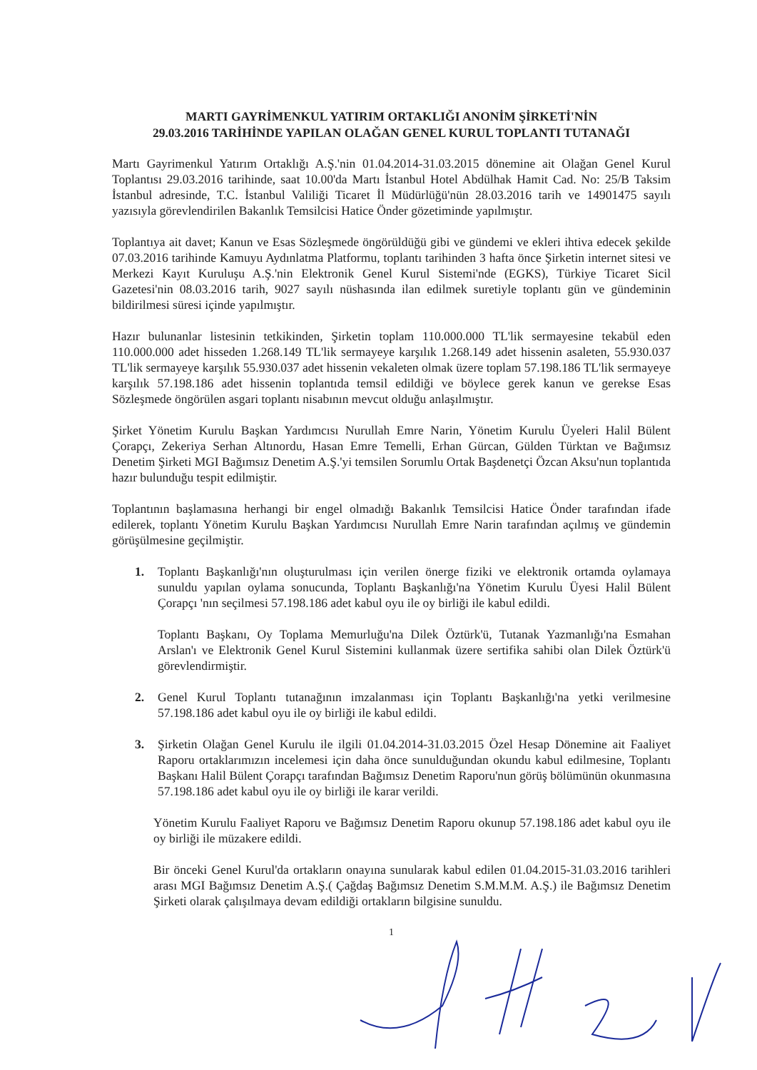MARTI GAYRİMENKUL YATIRIM ORTAKLIĞI ANONİM ŞİRKETİ'NİN
29.03.2016 TARİHİNDE YAPILAN OLAĞAN GENEL KURUL TOPLANTI TUTANAĞI
Martı Gayrimenkul Yatırım Ortaklığı A.Ş.'nin 01.04.2014-31.03.2015 dönemine ait Olağan Genel Kurul Toplantısı 29.03.2016 tarihinde, saat 10.00'da Martı İstanbul Hotel Abdülhak Hamit Cad. No: 25/B Taksim İstanbul adresinde, T.C. İstanbul Valiliği Ticaret İl Müdürlüğü'nün 28.03.2016 tarih ve 14901475 sayılı yazısıyla görevlendirilen Bakanlık Temsilcisi Hatice Önder gözetiminde yapılmıştır.
Toplantıya ait davet; Kanun ve Esas Sözleşmede öngörüldüğü gibi ve gündemi ve ekleri ihtiva edecek şekilde 07.03.2016 tarihinde Kamuyu Aydınlatma Platformu, toplantı tarihinden 3 hafta önce Şirketin internet sitesi ve Merkezi Kayıt Kuruluşu A.Ş.'nin Elektronik Genel Kurul Sistemi'nde (EGKS), Türkiye Ticaret Sicil Gazetesi'nin 08.03.2016 tarih, 9027 sayılı nüshasında ilan edilmek suretiyle toplantı gün ve gündeminin bildirilmesi süresi içinde yapılmıştır.
Hazır bulunanlar listesinin tetkikinden, Şirketin toplam 110.000.000 TL'lik sermayesine tekabül eden 110.000.000 adet hisseden 1.268.149 TL'lik sermayeye karşılık 1.268.149 adet hissenin asaleten, 55.930.037 TL'lik sermayeye karşılık 55.930.037 adet hissenin vekaleten olmak üzere toplam 57.198.186 TL'lik sermayeye karşılık 57.198.186 adet hissenin toplantıda temsil edildiği ve böylece gerek kanun ve gerekse Esas Sözleşmede öngörülen asgari toplantı nisabının mevcut olduğu anlaşılmıştır.
Şirket Yönetim Kurulu Başkan Yardımcısı Nurullah Emre Narin, Yönetim Kurulu Üyeleri Halil Bülent Çorapçı, Zekeriya Serhan Altınordu, Hasan Emre Temelli, Erhan Gürcan, Gülden Türktan ve Bağımsız Denetim Şirketi MGI Bağımsız Denetim A.Ş.'yi temsilen Sorumlu Ortak Başdenetçi Özcan Aksu'nun toplantıda hazır bulunduğu tespit edilmiştir.
Toplantının başlamasına herhangi bir engel olmadığı Bakanlık Temsilcisi Hatice Önder tarafından ifade edilerek, toplantı Yönetim Kurulu Başkan Yardımcısı Nurullah Emre Narin tarafından açılmış ve gündemin görüşülmesine geçilmiştir.
1. Toplantı Başkanlığı'nın oluşturulması için verilen önerge fiziki ve elektronik ortamda oylamaya sunuldu yapılan oylama sonucunda, Toplantı Başkanlığı'na Yönetim Kurulu Üyesi Halil Bülent Çorapçı 'nın seçilmesi 57.198.186 adet kabul oyu ile oy birliği ile kabul edildi.
Toplantı Başkanı, Oy Toplama Memurluğu'na Dilek Öztürk'ü, Tutanak Yazmanlığı'na Esmahan Arslan'ı ve Elektronik Genel Kurul Sistemini kullanmak üzere sertifika sahibi olan Dilek Öztürk'ü görevlendirmiştir.
2. Genel Kurul Toplantı tutanağının imzalanması için Toplantı Başkanlığı'na yetki verilmesine 57.198.186 adet kabul oyu ile oy birliği ile kabul edildi.
3. Şirketin Olağan Genel Kurulu ile ilgili 01.04.2014-31.03.2015 Özel Hesap Dönemine ait Faaliyet Raporu ortaklarımızın incelemesi için daha önce sunulduğundan okundu kabul edilmesine, Toplantı Başkanı Halil Bülent Çorapçı tarafından Bağımsız Denetim Raporu'nun görüş bölümünün okunmasına 57.198.186 adet kabul oyu ile oy birliği ile karar verildi.
Yönetim Kurulu Faaliyet Raporu ve Bağımsız Denetim Raporu okunup 57.198.186 adet kabul oyu ile oy birliği ile müzakere edildi.
Bir önceki Genel Kurul'da ortakların onayına sunularak kabul edilen 01.04.2015-31.03.2016 tarihleri arası MGI Bağımsız Denetim A.Ş.( Çağdaş Bağımsız Denetim S.M.M.M. A.Ş.) ile Bağımsız Denetim Şirketi olarak çalışılmaya devam edildiği ortakların bilgisine sunuldu.
1